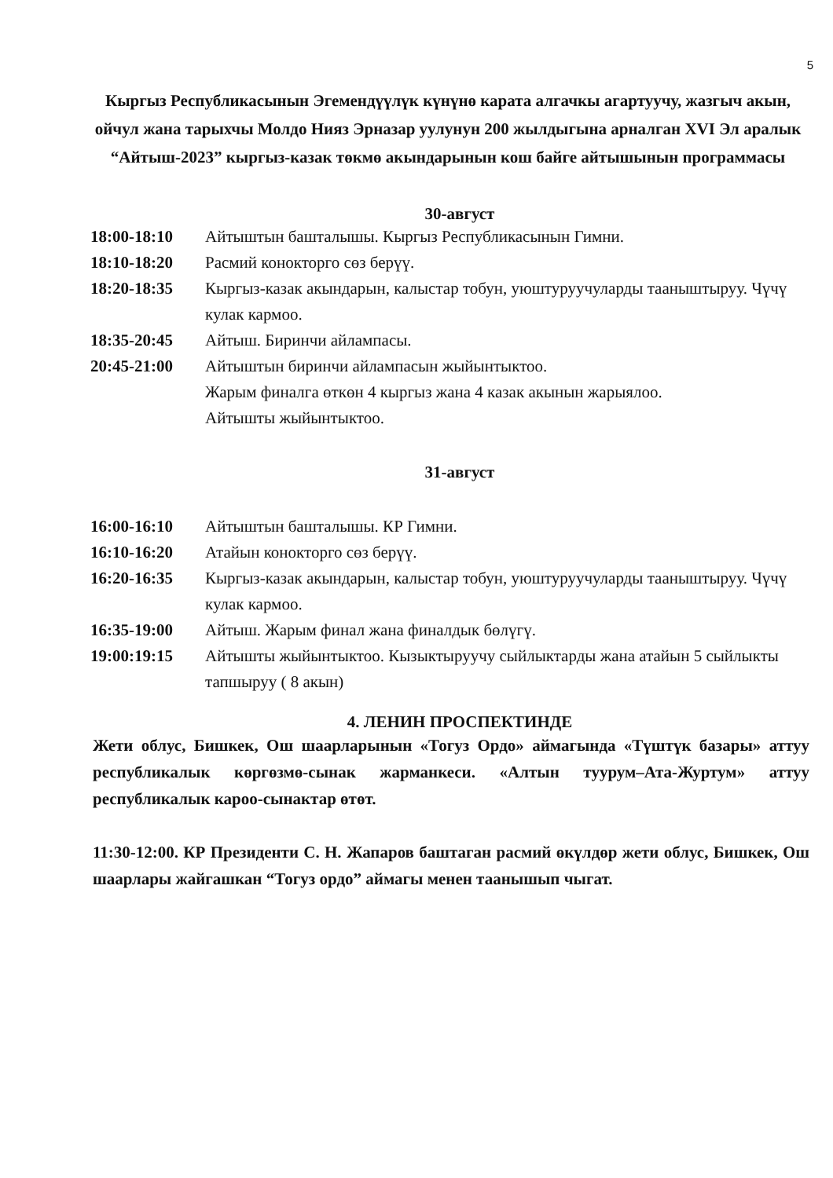5
Кыргыз Республикасынын Эгемендүүлүк күнүнө карата алгачкы агартуучу, жазгыч акын, ойчул жана тарыхчы Молдо Нияз Эрназар уулунун 200 жылдыгына арналган XVI Эл аралык “Айтыш-2023” кыргыз-казак төкмө акындарынын кош байге айтышынын программасы
30-август
| 18:00-18:10 | Айтыштын башталышы. Кыргыз Республикасынын Гимни. |
| 18:10-18:20 | Расмий конокторго сөз берүү. |
| 18:20-18:35 | Кыргыз-казак акындарын, калыстар тобун, уюштуруучуларды тааныштыруу. Чүчү кулак кармоо. |
| 18:35-20:45 | Айтыш. Биринчи айлампасы. |
| 20:45-21:00 | Айтыштын биринчи айлампасын жыйынтыктоо. Жарым финалга өткөн 4 кыргыз жана 4 казак акынын жарыялоо. Айтышты жыйынтыктоо. |
31-август
| 16:00-16:10 | Айтыштын башталышы. КР Гимни. |
| 16:10-16:20 | Атайын конокторго сөз берүү. |
| 16:20-16:35 | Кыргыз-казак акындарын, калыстар тобун, уюштуруучуларды тааныштыруу. Чүчү кулак кармоо. |
| 16:35-19:00 | Айтыш. Жарым финал жана финалдык бөлүгү. |
| 19:00:19:15 | Айтышты жыйынтыктоо. Кызыктыруучу сыйлыктарды жана атайын 5 сыйлыкты тапшыруу ( 8 акын) |
4. ЛЕНИН ПРОСПЕКТИНДЕ
Жети облус, Бишкек, Ош шаарларынын «Тогуз Ордо» аймагында «Түштүк базары» аттуу республикалык көргөзмө-сынак жарманкеси. «Алтын туурум–Ата-Журтум» аттуу республикалык карoo-сынактар өтөт.
11:30-12:00. КР Президенти С. Н. Жапаров баштаган расмий өкүлдөр жети облус, Бишкек, Ош шаарлары жайгашкан “Тогуз ордо” аймагы менен таанышып чыгат.